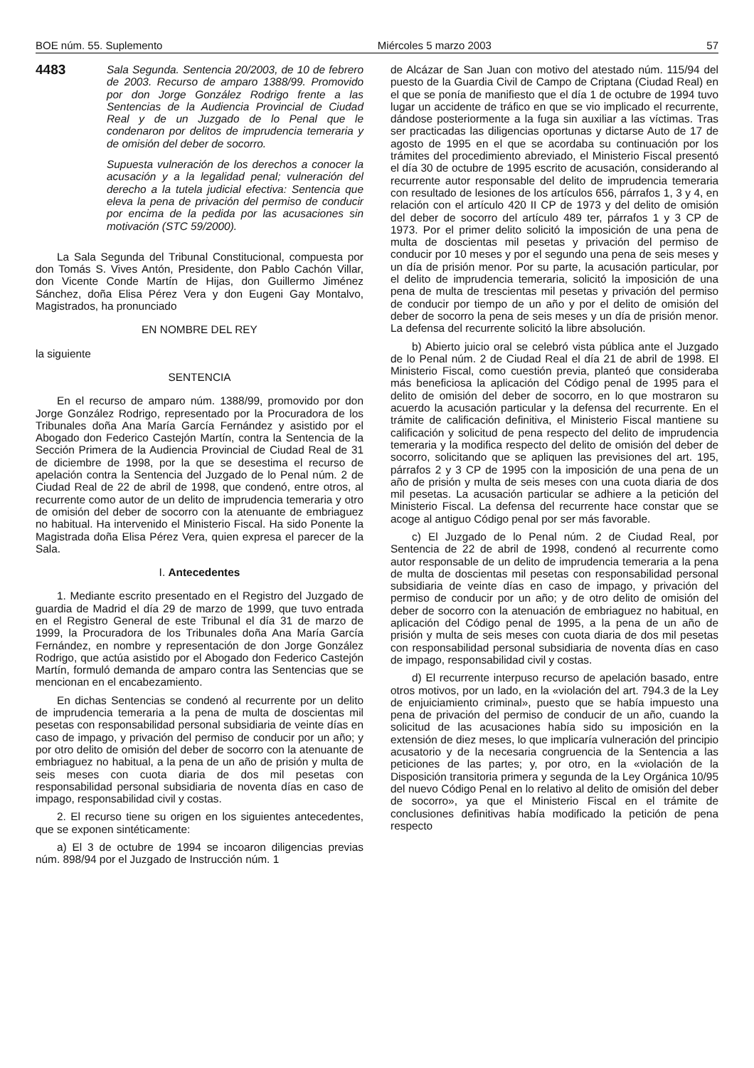BOE núm. 55. Suplemento Miércoles 5 marzo 2003 57
4483
Sala Segunda. Sentencia 20/2003, de 10 de febrero de 2003. Recurso de amparo 1388/99. Promovido por don Jorge González Rodrigo frente a las Sentencias de la Audiencia Provincial de Ciudad Real y de un Juzgado de lo Penal que le condenaron por delitos de imprudencia temeraria y de omisión del deber de socorro.
Supuesta vulneración de los derechos a conocer la acusación y a la legalidad penal; vulneración del derecho a la tutela judicial efectiva: Sentencia que eleva la pena de privación del permiso de conducir por encima de la pedida por las acusaciones sin motivación (STC 59/2000).
La Sala Segunda del Tribunal Constitucional, compuesta por don Tomás S. Vives Antón, Presidente, don Pablo Cachón Villar, don Vicente Conde Martín de Hijas, don Guillermo Jiménez Sánchez, doña Elisa Pérez Vera y don Eugeni Gay Montalvo, Magistrados, ha pronunciado
EN NOMBRE DEL REY
la siguiente
SENTENCIA
En el recurso de amparo núm. 1388/99, promovido por don Jorge González Rodrigo, representado por la Procuradora de los Tribunales doña Ana María García Fernández y asistido por el Abogado don Federico Castejón Martín, contra la Sentencia de la Sección Primera de la Audiencia Provincial de Ciudad Real de 31 de diciembre de 1998, por la que se desestima el recurso de apelación contra la Sentencia del Juzgado de lo Penal núm. 2 de Ciudad Real de 22 de abril de 1998, que condenó, entre otros, al recurrente como autor de un delito de imprudencia temeraria y otro de omisión del deber de socorro con la atenuante de embriaguez no habitual. Ha intervenido el Ministerio Fiscal. Ha sido Ponente la Magistrada doña Elisa Pérez Vera, quien expresa el parecer de la Sala.
I. Antecedentes
1. Mediante escrito presentado en el Registro del Juzgado de guardia de Madrid el día 29 de marzo de 1999, que tuvo entrada en el Registro General de este Tribunal el día 31 de marzo de 1999, la Procuradora de los Tribunales doña Ana María García Fernández, en nombre y representación de don Jorge González Rodrigo, que actúa asistido por el Abogado don Federico Castejón Martín, formuló demanda de amparo contra las Sentencias que se mencionan en el encabezamiento.
En dichas Sentencias se condenó al recurrente por un delito de imprudencia temeraria a la pena de multa de doscientas mil pesetas con responsabilidad personal subsidiaria de veinte días en caso de impago, y privación del permiso de conducir por un año; y por otro delito de omisión del deber de socorro con la atenuante de embriaguez no habitual, a la pena de un año de prisión y multa de seis meses con cuota diaria de dos mil pesetas con responsabilidad personal subsidiaria de noventa días en caso de impago, responsabilidad civil y costas.
2. El recurso tiene su origen en los siguientes antecedentes, que se exponen sintéticamente:
a) El 3 de octubre de 1994 se incoaron diligencias previas núm. 898/94 por el Juzgado de Instrucción núm. 1
de Alcázar de San Juan con motivo del atestado núm. 115/94 del puesto de la Guardia Civil de Campo de Criptana (Ciudad Real) en el que se ponía de manifiesto que el día 1 de octubre de 1994 tuvo lugar un accidente de tráfico en que se vio implicado el recurrente, dándose posteriormente a la fuga sin auxiliar a las víctimas. Tras ser practicadas las diligencias oportunas y dictarse Auto de 17 de agosto de 1995 en el que se acordaba su continuación por los trámites del procedimiento abreviado, el Ministerio Fiscal presentó el día 30 de octubre de 1995 escrito de acusación, considerando al recurrente autor responsable del delito de imprudencia temeraria con resultado de lesiones de los artículos 656, párrafos 1, 3 y 4, en relación con el artículo 420 II CP de 1973 y del delito de omisión del deber de socorro del artículo 489 ter, párrafos 1 y 3 CP de 1973. Por el primer delito solicitó la imposición de una pena de multa de doscientas mil pesetas y privación del permiso de conducir por 10 meses y por el segundo una pena de seis meses y un día de prisión menor. Por su parte, la acusación particular, por el delito de imprudencia temeraria, solicitó la imposición de una pena de multa de trescientas mil pesetas y privación del permiso de conducir por tiempo de un año y por el delito de omisión del deber de socorro la pena de seis meses y un día de prisión menor. La defensa del recurrente solicitó la libre absolución.
b) Abierto juicio oral se celebró vista pública ante el Juzgado de lo Penal núm. 2 de Ciudad Real el día 21 de abril de 1998. El Ministerio Fiscal, como cuestión previa, planteó que consideraba más beneficiosa la aplicación del Código penal de 1995 para el delito de omisión del deber de socorro, en lo que mostraron su acuerdo la acusación particular y la defensa del recurrente. En el trámite de calificación definitiva, el Ministerio Fiscal mantiene su calificación y solicitud de pena respecto del delito de imprudencia temeraria y la modifica respecto del delito de omisión del deber de socorro, solicitando que se apliquen las previsiones del art. 195, párrafos 2 y 3 CP de 1995 con la imposición de una pena de un año de prisión y multa de seis meses con una cuota diaria de dos mil pesetas. La acusación particular se adhiere a la petición del Ministerio Fiscal. La defensa del recurrente hace constar que se acoge al antiguo Código penal por ser más favorable.
c) El Juzgado de lo Penal núm. 2 de Ciudad Real, por Sentencia de 22 de abril de 1998, condenó al recurrente como autor responsable de un delito de imprudencia temeraria a la pena de multa de doscientas mil pesetas con responsabilidad personal subsidiaria de veinte días en caso de impago, y privación del permiso de conducir por un año; y de otro delito de omisión del deber de socorro con la atenuación de embriaguez no habitual, en aplicación del Código penal de 1995, a la pena de un año de prisión y multa de seis meses con cuota diaria de dos mil pesetas con responsabilidad personal subsidiaria de noventa días en caso de impago, responsabilidad civil y costas.
d) El recurrente interpuso recurso de apelación basado, entre otros motivos, por un lado, en la «violación del art. 794.3 de la Ley de enjuiciamiento criminal», puesto que se había impuesto una pena de privación del permiso de conducir de un año, cuando la solicitud de las acusaciones había sido su imposición en la extensión de diez meses, lo que implicaría vulneración del principio acusatorio y de la necesaria congruencia de la Sentencia a las peticiones de las partes; y, por otro, en la «violación de la Disposición transitoria primera y segunda de la Ley Orgánica 10/95 del nuevo Código Penal en lo relativo al delito de omisión del deber de socorro», ya que el Ministerio Fiscal en el trámite de conclusiones definitivas había modificado la petición de pena respecto